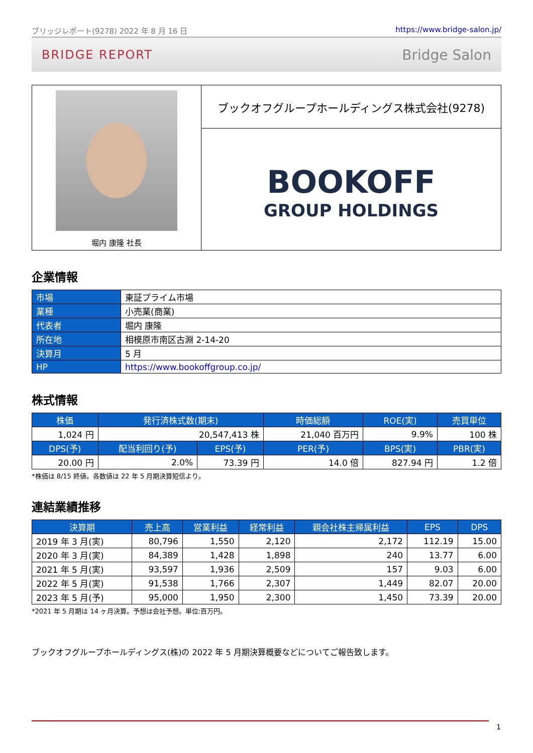ブリッジレポート(9278) 2022 年 8 月 16 日 https://www.bridge-salon.jp/
BRIDGE REPORT Bridge Salon
堀内 康隆 社長
ブックオフグループホールディングス株式会社(9278)
BOOKOFF
GROUP HOLDINGS
企業情報
| 市場 | 東証プライム市場 |
| 業種 | 小売業(商業) |
| 代表者 | 堀内 康隆 |
| 所在地 | 相模原市南区古淵 2-14-20 |
| 決算月 | 5 月 |
| HP | https://www.bookoffgroup.co.jp/ |
株式情報
| 株価 | 発行済株式数(期末) | | 時価総額 | ROE(実) | 売買単位 |
| --- | --- | --- | --- | --- | --- |
| 1,024 円 | 20,547,413 株 | | 21,040 百万円 | 9.9% | 100 株 |
| DPS(予) | 配当利回り(予) | EPS(予) | PER(予) | BPS(実) | PBR(実) |
| 20.00 円 | 2.0% | 73.39 円 | 14.0 倍 | 827.94 円 | 1.2 倍 |
*株価は 8/15 終値。各数値は 22 年 5 月期決算短信より。
連結業績推移
| 決算期 | 売上高 | 営業利益 | 経常利益 | 親会社株主帰属利益 | EPS | DPS |
| --- | --- | --- | --- | --- | --- | --- |
| 2019 年 3 月(実) | 80,796 | 1,550 | 2,120 | 2,172 | 112.19 | 15.00 |
| 2020 年 3 月(実) | 84,389 | 1,428 | 1,898 | 240 | 13.77 | 6.00 |
| 2021 年 5 月(実) | 93,597 | 1,936 | 2,509 | 157 | 9.03 | 6.00 |
| 2022 年 5 月(実) | 91,538 | 1,766 | 2,307 | 1,449 | 82.07 | 20.00 |
| 2023 年 5 月(予) | 95,000 | 1,950 | 2,300 | 1,450 | 73.39 | 20.00 |
*2021 年 5 月期は 14 ヶ月決算。予想は会社予想。単位:百万円。
ブックオフグループホールディングス(株)の 2022 年 5 月期決算概要などについてご報告致します。
1